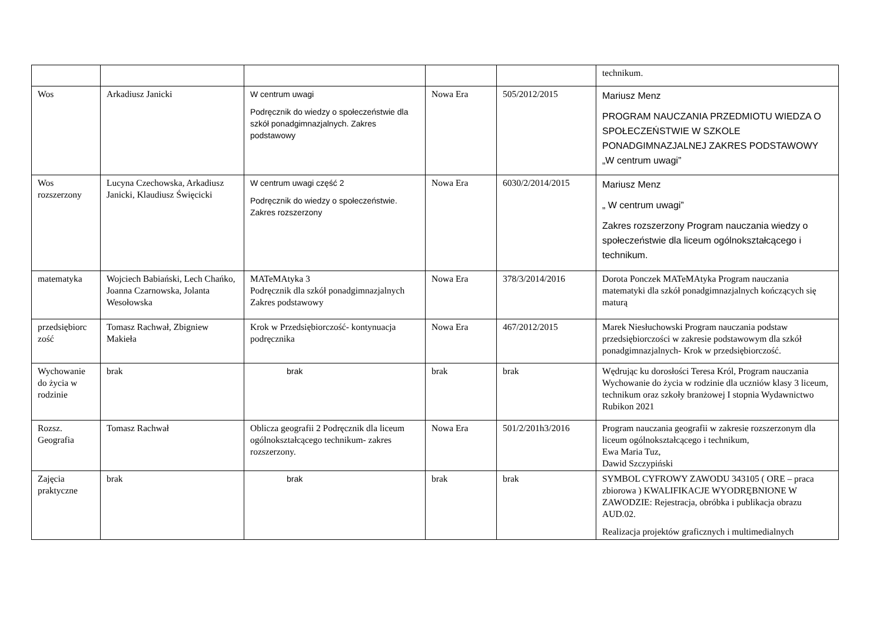| | | | | | technikum. |
| Wos | Arkadiusz Janicki | W centrum uwagi Podręcznik do wiedzy o społeczeństwie dla szkół ponadgimnazjalnych. Zakres podstawowy | Nowa Era | 505/2012/2015 | Mariusz Menz PROGRAM NAUCZANIA PRZEDMIOTU WIEDZA O SPOŁECZEŃSTWIE W SZKOLE PONADGIMNAZJALNEJ ZAKRES PODSTAWOWY „W centrum uwagi” |
| Wos rozszerzony | Lucyna Czechowska, Arkadiusz Janicki, Klaudiusz Święcicki | W centrum uwagi część 2 Podręcznik do wiedzy o społeczeństwie. Zakres rozszerzony | Nowa Era | 6030/2/2014/2015 | Mariusz Menz „ W centrum uwagi” Zakres rozszerzony Program nauczania wiedzy o społeczeństwie dla liceum ogólnokształcącego i technikum. |
| matematyka | Wojciech Babiański, Lech Chańko, Joanna Czarnowska, Jolanta Wesołowska | MATeMAtyka 3 Podręcznik dla szkół ponadgimnazjalnych Zakres podstawowy | Nowa Era | 378/3/2014/2016 | Dorota Ponczek MATeMAtyka Program nauczania matematyki dla szkół ponadgimnazjalnych kończących się maturą |
| przedsiębiorc zość | Tomasz Rachwał, Zbigniew Makieła | Krok w Przedsiębiorczość- kontynuacja podręcznika | Nowa Era | 467/2012/2015 | Marek Niesłuchowski Program nauczania podstaw przedsiębiorczości w zakresie podstawowym dla szkół ponadgimnazjalnych- Krok w przedsiębiorczość. |
| Wychowanie do życia w rodzinie | brak | brak | brak | brak | Wędrując ku dorosłości Teresa Król, Program nauczania Wychowanie do życia w rodzinie dla uczniów klasy 3 liceum, technikum oraz szkoły branżowej I stopnia Wydawnictwo Rubikon 2021 |
| Rozsz. Geografia | Tomasz Rachwał | Oblicza geografii 2 Podręcznik dla liceum ogólnokształcącego technikum- zakres rozszerzony. | Nowa Era | 501/2/201h3/2016 | Program nauczania geografii w zakresie rozszerzonym dla liceum ogólnokształcącego i technikum, Ewa Maria Tuz, Dawid Szczypiński |
| Zajęcia praktyczne | brak | brak | brak | brak | SYMBOL CYFROWY ZAWODU 343105 ( ORE – praca zbiorowa ) KWALIFIKACJE WYODRĘBNIONE W ZAWODZIE: Rejestracja, obróbka i publikacja obrazu AUD.02. Realizacja projektów graficznych i multimedialnych |